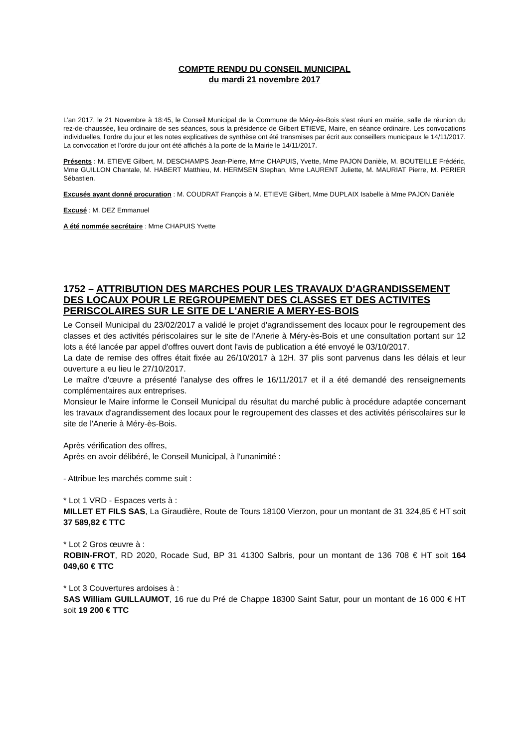COMPTE RENDU DU CONSEIL MUNICIPAL
du mardi 21 novembre 2017
L’an 2017, le 21 Novembre à 18:45, le Conseil Municipal de la Commune de Méry-ès-Bois s’est réuni en mairie, salle de réunion du rez-de-chaussée, lieu ordinaire de ses séances, sous la présidence de Gilbert ETIEVE, Maire, en séance ordinaire. Les convocations individuelles, l’ordre du jour et les notes explicatives de synthèse ont été transmises par écrit aux conseillers municipaux le 14/11/2017. La convocation et l’ordre du jour ont été affichés à la porte de la Mairie le 14/11/2017.
Présents : M. ETIEVE Gilbert, M. DESCHAMPS Jean-Pierre, Mme CHAPUIS, Yvette, Mme PAJON Danièle, M. BOUTEILLE Frédéric, Mme GUILLON Chantale, M. HABERT Matthieu, M. HERMSEN Stephan, Mme LAURENT Juliette, M. MAURIAT Pierre, M. PERIER Sébastien.
Excusés ayant donné procuration : M. COUDRAT François à M. ETIEVE Gilbert, Mme DUPLAIX Isabelle à Mme PAJON Danièle
Excusé : M. DEZ Emmanuel
A été nommée secrétaire : Mme CHAPUIS Yvette
1752 – ATTRIBUTION DES MARCHES POUR LES TRAVAUX D'AGRANDISSEMENT DES LOCAUX POUR LE REGROUPEMENT DES CLASSES ET DES ACTIVITES PERISCOLAIRES SUR LE SITE DE L'ANERIE A MERY-ES-BOIS
Le Conseil Municipal du 23/02/2017 a validé le projet d'agrandissement des locaux pour le regroupement des classes et des activités périscolaires sur le site de l'Anerie à Méry-ès-Bois et une consultation portant sur 12 lots a été lancée par appel d'offres ouvert dont l'avis de publication a été envoyé le 03/10/2017.
La date de remise des offres était fixée au 26/10/2017 à 12H. 37 plis sont parvenus dans les délais et leur ouverture a eu lieu le 27/10/2017.
Le maître d'œuvre a présenté l'analyse des offres le 16/11/2017 et il a été demandé des renseignements complémentaires aux entreprises.
Monsieur le Maire informe le Conseil Municipal du résultat du marché public à procédure adaptée concernant les travaux d'agrandissement des locaux pour le regroupement des classes et des activités périscolaires sur le site de l'Anerie à Méry-ès-Bois.
Après vérification des offres,
Après en avoir délibéré, le Conseil Municipal, à l'unanimité :
- Attribue les marchés comme suit :
* Lot 1 VRD - Espaces verts à :
MILLET ET FILS SAS, La Giraudière, Route de Tours 18100 Vierzon, pour un montant de 31 324,85 € HT soit 37 589,82 € TTC
* Lot 2 Gros œuvre à :
ROBIN-FROT, RD 2020, Rocade Sud, BP 31 41300 Salbris, pour un montant de 136 708 € HT soit 164 049,60 € TTC
* Lot 3 Couvertures ardoises à :
SAS William GUILLAUMOT, 16 rue du Pré de Chappe 18300 Saint Satur, pour un montant de 16 000 € HT soit 19 200 € TTC